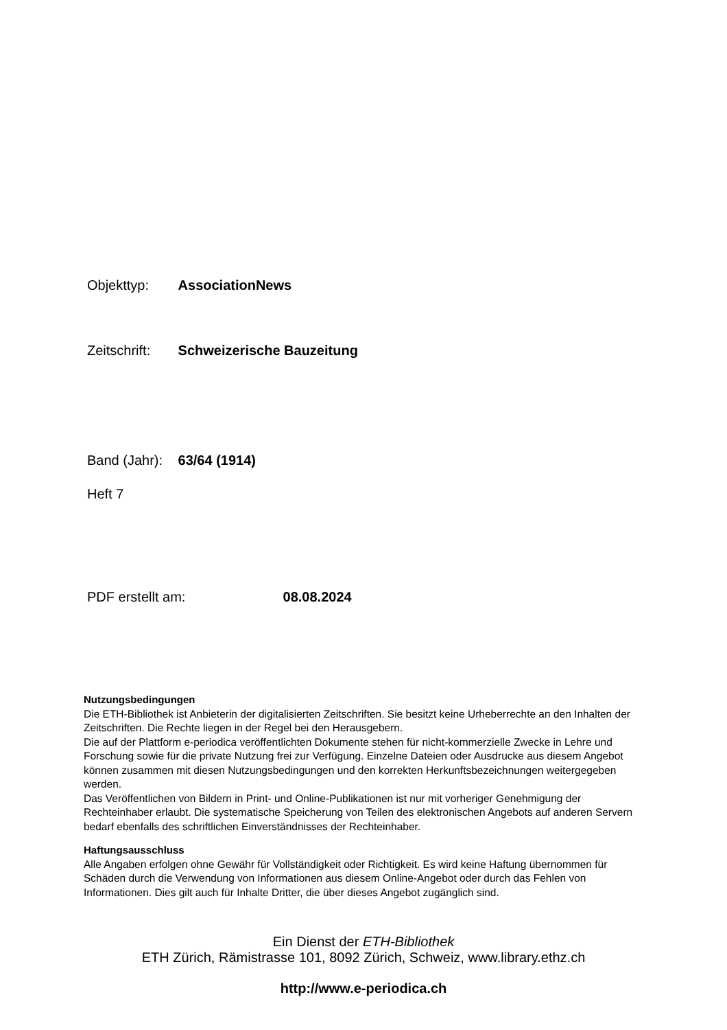Objekttyp: AssociationNews
Zeitschrift: Schweizerische Bauzeitung
Band (Jahr): 63/64 (1914)
Heft 7
PDF erstellt am: 08.08.2024
Nutzungsbedingungen
Die ETH-Bibliothek ist Anbieterin der digitalisierten Zeitschriften. Sie besitzt keine Urheberrechte an den Inhalten der Zeitschriften. Die Rechte liegen in der Regel bei den Herausgebern.
Die auf der Plattform e-periodica veröffentlichten Dokumente stehen für nicht-kommerzielle Zwecke in Lehre und Forschung sowie für die private Nutzung frei zur Verfügung. Einzelne Dateien oder Ausdrucke aus diesem Angebot können zusammen mit diesen Nutzungsbedingungen und den korrekten Herkunftsbezeichnungen weitergegeben werden.
Das Veröffentlichen von Bildern in Print- und Online-Publikationen ist nur mit vorheriger Genehmigung der Rechteinhaber erlaubt. Die systematische Speicherung von Teilen des elektronischen Angebots auf anderen Servern bedarf ebenfalls des schriftlichen Einverständnisses der Rechteinhaber.
Haftungsausschluss
Alle Angaben erfolgen ohne Gewähr für Vollständigkeit oder Richtigkeit. Es wird keine Haftung übernommen für Schäden durch die Verwendung von Informationen aus diesem Online-Angebot oder durch das Fehlen von Informationen. Dies gilt auch für Inhalte Dritter, die über dieses Angebot zugänglich sind.
Ein Dienst der ETH-Bibliothek
ETH Zürich, Rämistrasse 101, 8092 Zürich, Schweiz, www.library.ethz.ch
http://www.e-periodica.ch